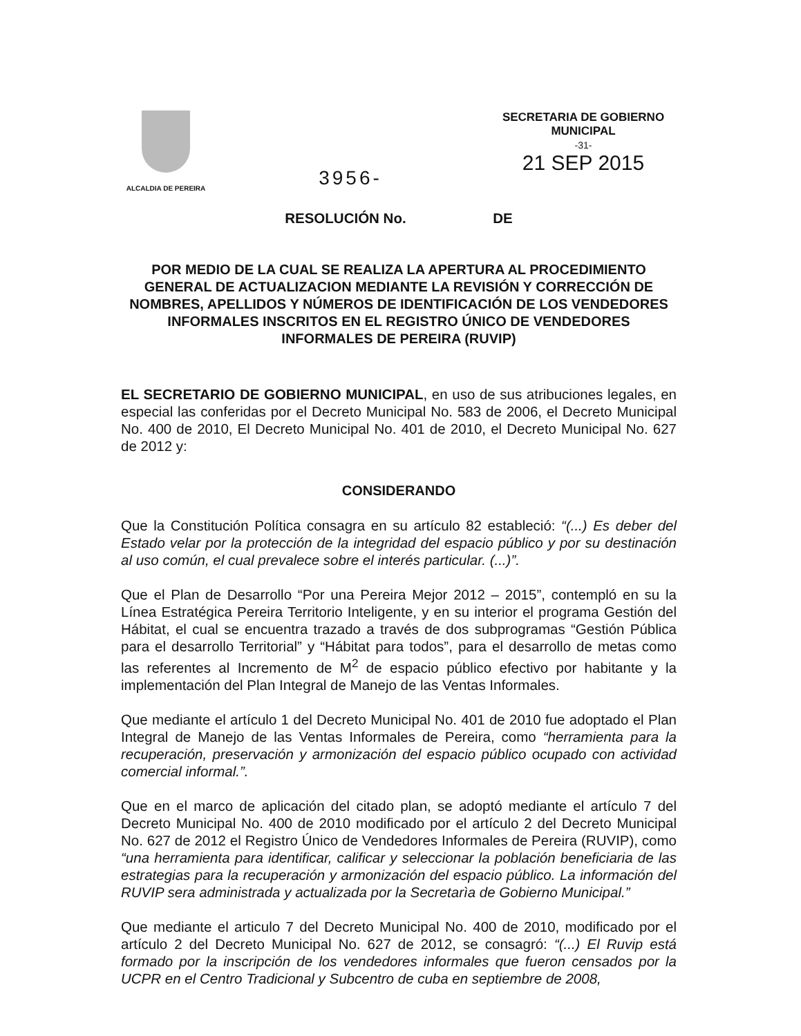ALCALDIA DE PEREIRA
3956-
SECRETARIA DE GOBIERNO
MUNICIPAL
-31-
21 SEP 2015
RESOLUCIÓN No. DE
POR MEDIO DE LA CUAL SE REALIZA LA APERTURA AL PROCEDIMIENTO GENERAL DE ACTUALIZACION MEDIANTE LA REVISIÓN Y CORRECCIÓN DE NOMBRES, APELLIDOS Y NÚMEROS DE IDENTIFICACIÓN DE LOS VENDEDORES INFORMALES INSCRITOS EN EL REGISTRO ÚNICO DE VENDEDORES INFORMALES DE PEREIRA (RUVIP)
EL SECRETARIO DE GOBIERNO MUNICIPAL, en uso de sus atribuciones legales, en especial las conferidas por el Decreto Municipal No. 583 de 2006, el Decreto Municipal No. 400 de 2010, El Decreto Municipal No. 401 de 2010, el Decreto Municipal No. 627 de 2012 y:
CONSIDERANDO
Que la Constitución Política consagra en su artículo 82 estableció: “(...) Es deber del Estado velar por la protección de la integridad del espacio público y por su destinación al uso común, el cual prevalece sobre el interés particular. (...)”.
Que el Plan de Desarrollo “Por una Pereira Mejor 2012 – 2015”, contempló en su la Línea Estratégica Pereira Territorio Inteligente, y en su interior el programa Gestión del Hábitat, el cual se encuentra trazado a través de dos subprogramas “Gestión Pública para el desarrollo Territorial” y “Hábitat para todos”, para el desarrollo de metas como las referentes al Incremento de M<sup>2</sup> de espacio público efectivo por habitante y la implementación del Plan Integral de Manejo de las Ventas Informales.
Que mediante el artículo 1 del Decreto Municipal No. 401 de 2010 fue adoptado el Plan Integral de Manejo de las Ventas Informales de Pereira, como “herramienta para la recuperación, preservación y armonización del espacio público ocupado con actividad comercial informal.”.
Que en el marco de aplicación del citado plan, se adoptó mediante el artículo 7 del Decreto Municipal No. 400 de 2010 modificado por el artículo 2 del Decreto Municipal No. 627 de 2012 el Registro Único de Vendedores Informales de Pereira (RUVIP), como “una herramienta para identificar, calificar y seleccionar la población beneficiaria de las estrategias para la recuperación y armonización del espacio público. La información del RUVIP sera administrada y actualizada por la Secretarìa de Gobierno Municipal.”
Que mediante el articulo 7 del Decreto Municipal No. 400 de 2010, modificado por el artículo 2 del Decreto Municipal No. 627 de 2012, se consagró: “(...) El Ruvip está formado por la inscripción de los vendedores informales que fueron censados por la UCPR en el Centro Tradicional y Subcentro de cuba en septiembre de 2008,